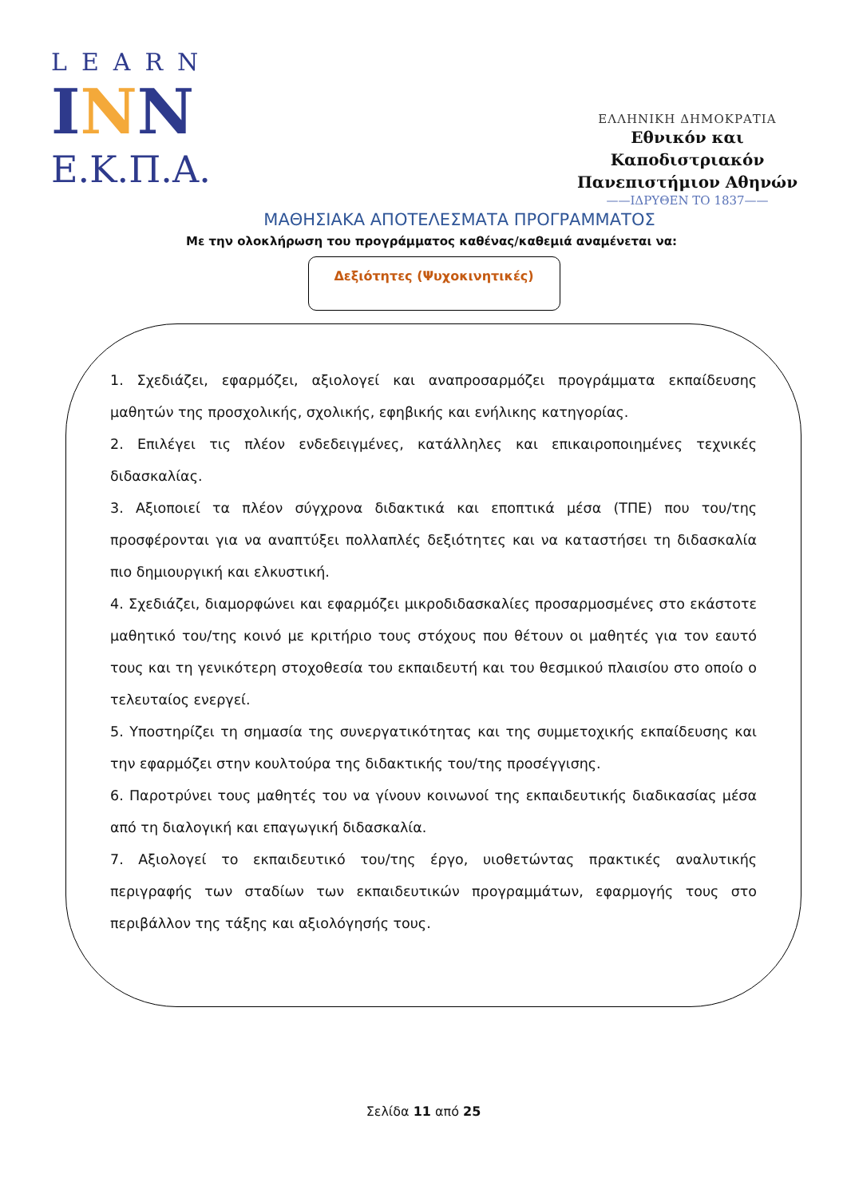LEARN
INN
Ε.Κ.Π.Α.
ΕΛΛΗΝΙΚΗ ΔΗΜΟΚΡΑΤΙΑ
Εθνικόν και Καποδιστριακόν
Πανεπιστήμιον Αθηνών
——ΙΔΡΥΘΕΝ ΤΟ 1837——
ΜΑΘΗΣΙΑΚΑ ΑΠΟΤΕΛΕΣΜΑΤΑ ΠΡΟΓΡΑΜΜΑΤΟΣ
Με την ολοκλήρωση του προγράμματος καθένας/καθεμιά αναμένεται να:
Δεξιότητες (Ψυχοκινητικές)
1. Σχεδιάζει, εφαρμόζει, αξιολογεί και αναπροσαρμόζει προγράμματα εκπαίδευσης μαθητών της προσχολικής, σχολικής, εφηβικής και ενήλικης κατηγορίας.
2. Επιλέγει τις πλέον ενδεδειγμένες, κατάλληλες και επικαιροποιημένες τεχνικές διδασκαλίας.
3. Αξιοποιεί τα πλέον σύγχρονα διδακτικά και εποπτικά μέσα (ΤΠΕ) που του/της προσφέρονται για να αναπτύξει πολλαπλές δεξιότητες και να καταστήσει τη διδασκαλία πιο δημιουργική και ελκυστική.
4. Σχεδιάζει, διαμορφώνει και εφαρμόζει μικροδιδασκαλίες προσαρμοσμένες στο εκάστοτε μαθητικό του/της κοινό με κριτήριο τους στόχους που θέτουν οι μαθητές για τον εαυτό τους και τη γενικότερη στοχοθεσία του εκπαιδευτή και του θεσμικού πλαισίου στο οποίο ο τελευταίος ενεργεί.
5. Υποστηρίζει τη σημασία της συνεργατικότητας και της συμμετοχικής εκπαίδευσης και την εφαρμόζει στην κουλτούρα της διδακτικής του/της προσέγγισης.
6. Παροτρύνει τους μαθητές του να γίνουν κοινωνοί της εκπαιδευτικής διαδικασίας μέσα από τη διαλογική και επαγωγική διδασκαλία.
7. Αξιολογεί το εκπαιδευτικό του/της έργο, υιοθετώντας πρακτικές αναλυτικής περιγραφής των σταδίων των εκπαιδευτικών προγραμμάτων, εφαρμογής τους στο περιβάλλον της τάξης και αξιολόγησής τους.
Σελίδα 11 από 25